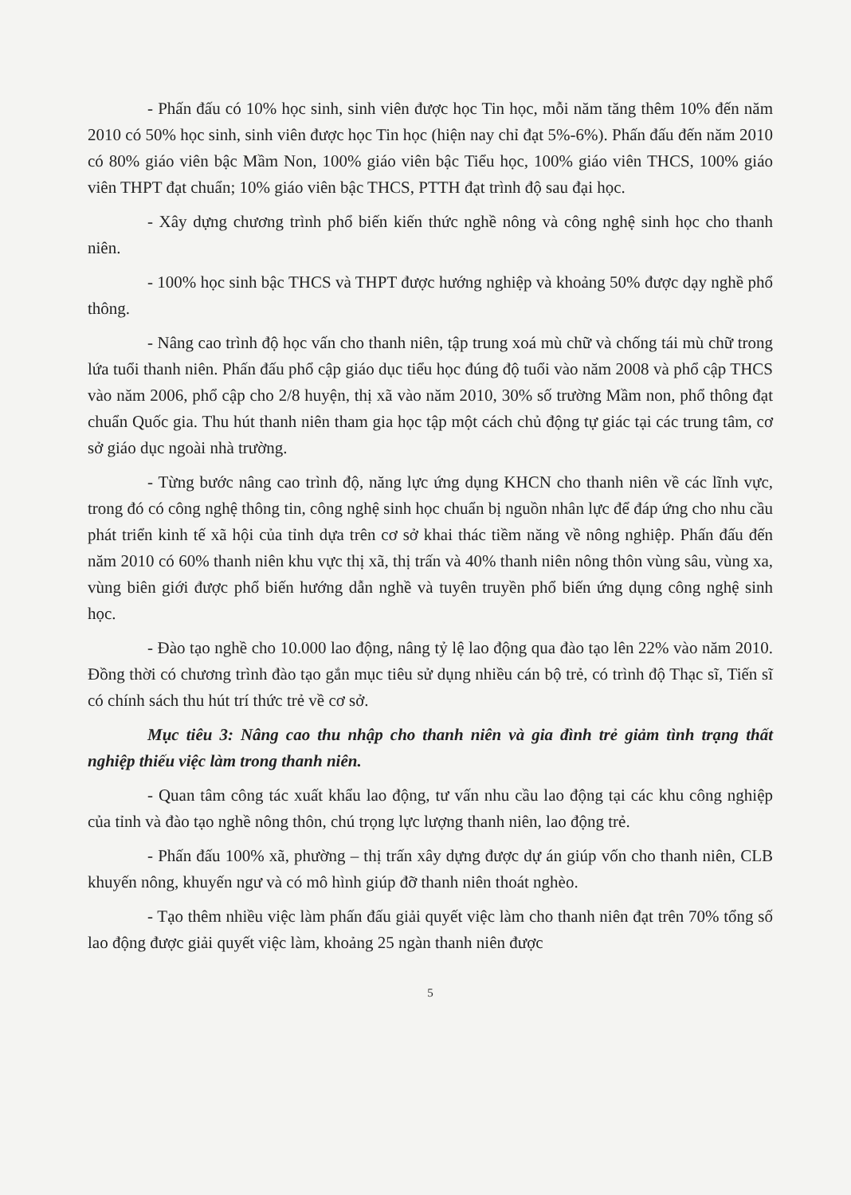- Phấn đấu có 10% học sinh, sinh viên được học Tin học, mỗi năm tăng thêm 10% đến năm 2010 có 50% học sinh, sinh viên được học Tin học (hiện nay chỉ đạt 5%-6%). Phấn đấu đến năm 2010 có 80% giáo viên bậc Mầm Non, 100% giáo viên bậc Tiểu học, 100% giáo viên THCS, 100% giáo viên THPT đạt chuẩn; 10% giáo viên bậc THCS, PTTH đạt trình độ sau đại học.
- Xây dựng chương trình phổ biến kiến thức nghề nông và công nghệ sinh học cho thanh niên.
- 100% học sinh bậc THCS và THPT được hướng nghiệp và khoảng 50% được dạy nghề phổ thông.
- Nâng cao trình độ học vấn cho thanh niên, tập trung xoá mù chữ và chống tái mù chữ trong lứa tuổi thanh niên. Phấn đấu phổ cập giáo dục tiểu học đúng độ tuổi vào năm 2008 và phổ cập THCS vào năm 2006, phổ cập cho 2/8 huyện, thị xã vào năm 2010, 30% số trường Mầm non, phổ thông đạt chuẩn Quốc gia. Thu hút thanh niên tham gia học tập một cách chủ động tự giác tại các trung tâm, cơ sở giáo dục ngoài nhà trường.
- Từng bước nâng cao trình độ, năng lực ứng dụng KHCN cho thanh niên về các lĩnh vực, trong đó có công nghệ thông tin, công nghệ sinh học chuẩn bị nguồn nhân lực để đáp ứng cho nhu cầu phát triển kinh tế xã hội của tỉnh dựa trên cơ sở khai thác tiềm năng về nông nghiệp. Phấn đấu đến năm 2010 có 60% thanh niên khu vực thị xã, thị trấn và 40% thanh niên nông thôn vùng sâu, vùng xa, vùng biên giới được phổ biến hướng dẫn nghề và tuyên truyền phổ biến ứng dụng công nghệ sinh học.
- Đào tạo nghề cho 10.000 lao động, nâng tỷ lệ lao động qua đào tạo lên 22% vào năm 2010. Đồng thời có chương trình đào tạo gắn mục tiêu sử dụng nhiều cán bộ trẻ, có trình độ Thạc sĩ, Tiến sĩ có chính sách thu hút trí thức trẻ về cơ sở.
Mục tiêu 3: Nâng cao thu nhập cho thanh niên và gia đình trẻ giảm tình trạng thất nghiệp thiếu việc làm trong thanh niên.
- Quan tâm công tác xuất khẩu lao động, tư vấn nhu cầu lao động tại các khu công nghiệp của tỉnh và đào tạo nghề nông thôn, chú trọng lực lượng thanh niên, lao động trẻ.
- Phấn đấu 100% xã, phường – thị trấn xây dựng được dự án giúp vốn cho thanh niên, CLB khuyến nông, khuyến ngư và có mô hình giúp đỡ thanh niên thoát nghèo.
- Tạo thêm nhiều việc làm phấn đấu giải quyết việc làm cho thanh niên đạt trên 70% tổng số lao động được giải quyết việc làm, khoảng 25 ngàn thanh niên được
5